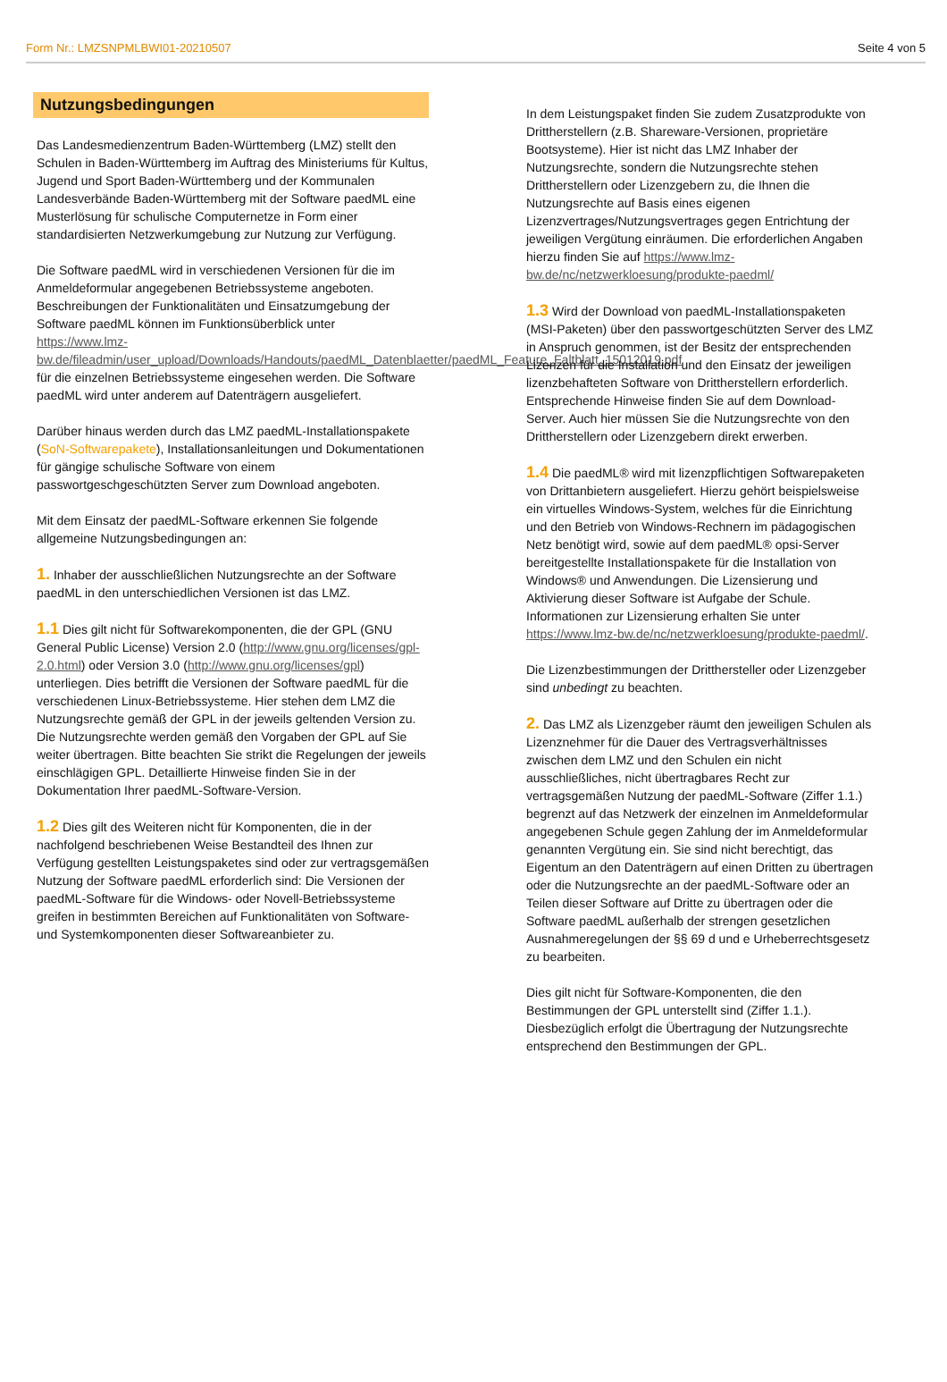Form Nr.: LMZSNPMLBWI01-20210507 Seite 4 von 5
Nutzungsbedingungen
Das Landesmedienzentrum Baden-Württemberg (LMZ) stellt den Schulen in Baden-Württemberg im Auftrag des Ministeriums für Kultus, Jugend und Sport Baden-Württemberg und der Kommunalen Landesverbände Baden-Württemberg mit der Software paedML eine Musterlösung für schulische Computernetze in Form einer standardisierten Netzwerkumgebung zur Nutzung zur Verfügung.
Die Software paedML wird in verschiedenen Versionen für die im Anmeldeformular angegebenen Betriebssysteme angeboten.
Beschreibungen der Funktionalitäten und Einsatzumgebung der Software paedML können im Funktionsüberblick unter https://www.lmz-bw.de/fileadmin/user_upload/Downloads/Handouts/paedML_Datenblaetter/paedML_Feature_Faltblatt_15012019.pdf für die einzelnen Betriebssysteme eingesehen werden. Die Software paedML wird unter anderem auf Datenträgern ausgeliefert.
Darüber hinaus werden durch das LMZ paedML-Installationspakete (SoN-Softwarepakete), Installationsanleitungen und Dokumentationen für gängige schulische Software von einem passwortgeschgeschützten Server zum Download angeboten.
Mit dem Einsatz der paedML-Software erkennen Sie folgende allgemeine Nutzungsbedingungen an:
1. Inhaber der ausschließlichen Nutzungsrechte an der Software paedML in den unterschiedlichen Versionen ist das LMZ.
1.1 Dies gilt nicht für Softwarekomponenten, die der GPL (GNU General Public License) Version 2.0 (http://www.gnu.org/licenses/gpl-2.0.html) oder Version 3.0 (http://www.gnu.org/licenses/gpl) unterliegen. Dies betrifft die Versionen der Software paedML für die verschiedenen Linux-Betriebssysteme. Hier stehen dem LMZ die Nutzungsrechte gemäß der GPL in der jeweils geltenden Version zu. Die Nutzungsrechte werden gemäß den Vorgaben der GPL auf Sie weiter übertragen. Bitte beachten Sie strikt die Regelungen der jeweils einschlägigen GPL. Detaillierte Hinweise finden Sie in der Dokumentation Ihrer paedML-Software-Version.
1.2 Dies gilt des Weiteren nicht für Komponenten, die in der nachfolgend beschriebenen Weise Bestandteil des Ihnen zur Verfügung gestellten Leistungspaketes sind oder zur vertragsgemäßen Nutzung der Software paedML erforderlich sind: Die Versionen der paedML-Software für die Windows- oder Novell-Betriebssysteme greifen in bestimmten Bereichen auf Funktionalitäten von Software- und Systemkomponenten dieser Softwareanbieter zu.
In dem Leistungspaket finden Sie zudem Zusatzprodukte von Drittherstellern (z.B. Shareware-Versionen, proprietäre Bootsysteme). Hier ist nicht das LMZ Inhaber der Nutzungsrechte, sondern die Nutzungsrechte stehen Drittherstellern oder Lizenzgebern zu, die Ihnen die Nutzungsrechte auf Basis eines eigenen Lizenzvertrages/Nutzungsvertrages gegen Entrichtung der jeweiligen Vergütung einräumen. Die erforderlichen Angaben hierzu finden Sie auf https://www.lmz-bw.de/nc/netzwerkloesung/produkte-paedml/
1.3 Wird der Download von paedML-Installationspaketen (MSI-Paketen) über den passwortgeschützten Server des LMZ in Anspruch genommen, ist der Besitz der entsprechenden Lizenzen für die Installation und den Einsatz der jeweiligen lizenzbehafteten Software von Drittherstellern erforderlich. Entsprechende Hinweise finden Sie auf dem Download-Server. Auch hier müssen Sie die Nutzungsrechte von den Drittherstellern oder Lizenzgebern direkt erwerben.
1.4 Die paedML® wird mit lizenzpflichtigen Softwarepaketen von Drittanbietern ausgeliefert. Hierzu gehört beispielsweise ein virtuelles Windows-System, welches für die Einrichtung und den Betrieb von Windows-Rechnern im pädagogischen Netz benötigt wird, sowie auf dem paedML® opsi-Server bereitgestellte Installationspakete für die Installation von Windows® und Anwendungen. Die Lizensierung und Aktivierung dieser Software ist Aufgabe der Schule.
Informationen zur Lizensierung erhalten Sie unter https://www.lmz-bw.de/nc/netzwerkloesung/produkte-paedml/.
Die Lizenzbestimmungen der Dritthersteller oder Lizenzgeber sind unbedingt zu beachten.
2. Das LMZ als Lizenzgeber räumt den jeweiligen Schulen als Lizenznehmer für die Dauer des Vertragsverhältnisses zwischen dem LMZ und den Schulen ein nicht ausschließliches, nicht übertragbares Recht zur vertragsgemäßen Nutzung der paedML-Software (Ziffer 1.1.) begrenzt auf das Netzwerk der einzelnen im Anmeldeformular angegebenen Schule gegen Zahlung der im Anmeldeformular genannten Vergütung ein. Sie sind nicht berechtigt, das Eigentum an den Datenträgern auf einen Dritten zu übertragen oder die Nutzungsrechte an der paedML-Software oder an Teilen dieser Software auf Dritte zu übertragen oder die Software paedML außerhalb der strengen gesetzlichen Ausnahmeregelungen der §§ 69 d und e Urheberrechtsgesetz zu bearbeiten.
Dies gilt nicht für Software-Komponenten, die den Bestimmungen der GPL unterstellt sind (Ziffer 1.1.). Diesbezüglich erfolgt die Übertragung der Nutzungsrechte entsprechend den Bestimmungen der GPL.